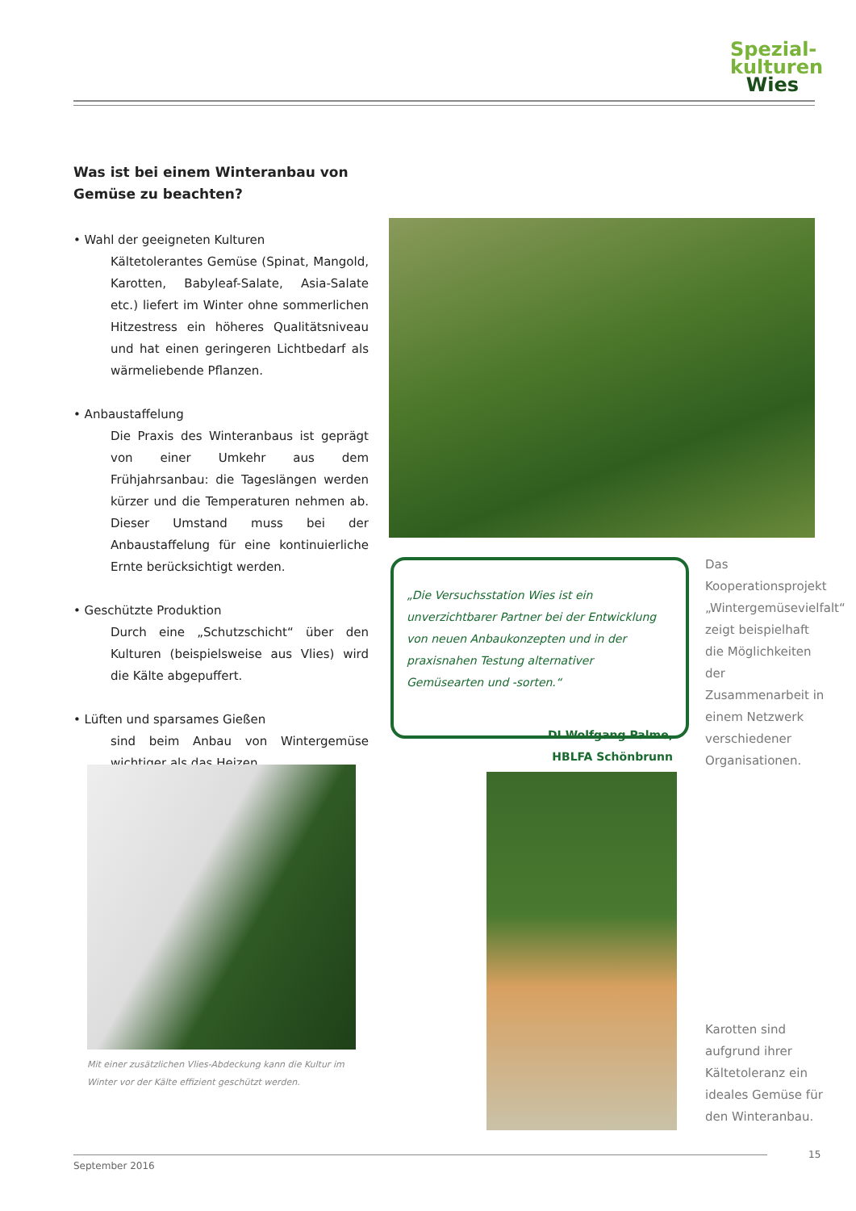Spezial-
kulturen
Wies
Was ist bei einem Winteranbau von Gemüse zu beachten?
• Wahl der geeigneten Kulturen
Kältetolerantes Gemüse (Spinat, Mangold, Karotten, Babyleaf-Salate, Asia-Salate etc.) liefert im Winter ohne sommerlichen Hitzestress ein höheres Qualitätsniveau und hat einen geringeren Lichtbedarf als wärmeliebende Pflanzen.
• Anbaustaffelung
Die Praxis des Winteranbaus ist geprägt von einer Umkehr aus dem Frühjahrsanbau: die Tageslängen werden kürzer und die Temperaturen nehmen ab. Dieser Umstand muss bei der Anbaustaffelung für eine kontinuierliche Ernte berücksichtigt werden.
• Geschützte Produktion
Durch eine „Schutzschicht“ über den Kulturen (beispielsweise aus Vlies) wird die Kälte abgepuffert.
• Lüften und sparsames Gießen
sind beim Anbau von Wintergemüse wichtiger als das Heizen
„Die Versuchsstation Wies ist ein unverzichtbarer Partner bei der Entwicklung von neuen Anbaukonzepten und in der praxisnahen Testung alternativer Gemüsearten und -sorten.“
DI Wolfgang Palme,
HBLFA Schönbrunn
Das Kooperationsprojekt „Wintergemüsevielfalt“ zeigt beispielhaft die Möglichkeiten der Zusammenarbeit in einem Netzwerk verschiedener Organisationen.
Mit einer zusätzlichen Vlies-Abdeckung kann die Kultur im Winter vor der Kälte effizient geschützt werden.
Karotten sind aufgrund ihrer Kältetoleranz ein ideales Gemüse für den Winteranbau.
September 2016 15